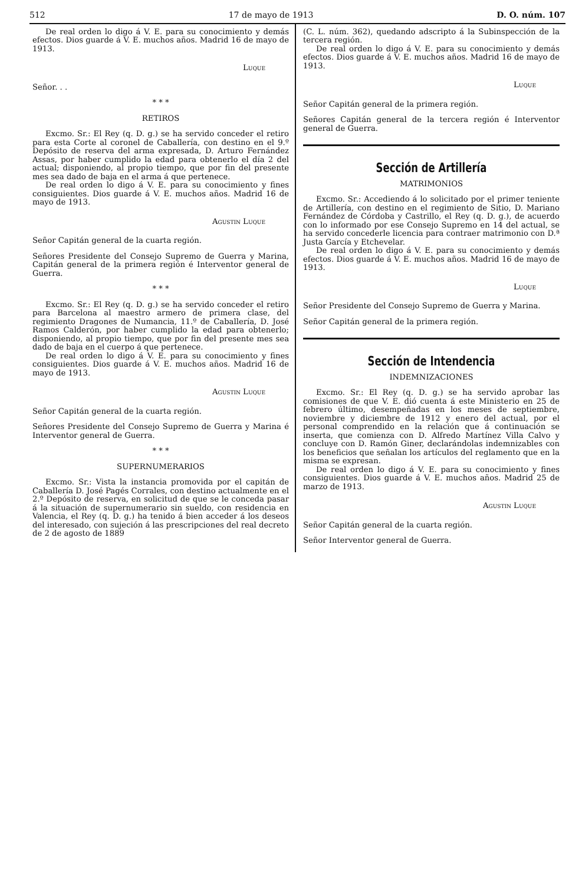512 17 de mayo de 1913 D. O. núm. 107
De real orden lo digo á V. E. para su conocimiento y demás efectos. Dios guarde á V. E. muchos años. Madrid 16 de mayo de 1913.
Luque
Señor. . .
* * *
RETIROS
Excmo. Sr.: El Rey (q. D. g.) se ha servido conceder el retiro para esta Corte al coronel de Caballería, con destino en el 9.º Depósito de reserva del arma expresada, D. Arturo Fernández Assas, por haber cumplido la edad para obtenerlo el día 2 del actual; disponiendo, al propio tiempo, que por fin del presente mes sea dado de baja en el arma á que pertenece.
De real orden lo digo á V. E. para su conocimiento y fines consiguientes. Dios guarde á V. E. muchos años. Madrid 16 de mayo de 1913.
Agustin Luque
Señor Capitán general de la cuarta región.
Señores Presidente del Consejo Supremo de Guerra y Marina, Capitán general de la primera región é Interventor general de Guerra.
* * *
Excmo. Sr.: El Rey (q. D. g.) se ha servido conceder el retiro para Barcelona al maestro armero de primera clase, del regimiento Dragones de Numancia, 11.º de Caballería, D. José Ramos Calderón, por haber cumplido la edad para obtenerlo; disponiendo, al propio tiempo, que por fin del presente mes sea dado de baja en el cuerpo á que pertenece.
De real orden lo digo á V. E. para su conocimiento y fines consiguientes. Dios guarde á V. E. muchos años. Madrid 16 de mayo de 1913.
Agustin Luque
Señor Capitán general de la cuarta región.
Señores Presidente del Consejo Supremo de Guerra y Marina é Interventor general de Guerra.
* * *
SUPERNUMERARIOS
Excmo. Sr.: Vista la instancia promovida por el capitán de Caballería D. José Pagés Corrales, con destino actualmente en el 2.º Depósito de reserva, en solicitud de que se le conceda pasar á la situación de supernumerario sin sueldo, con residencia en Valencia, el Rey (q. D. g.) ha tenido á bien acceder á los deseos del interesado, con sujeción á las prescripciones del real decreto de 2 de agosto de 1889
(C. L. núm. 362), quedando adscripto á la Subinspección de la tercera región.
De real orden lo digo á V. E. para su conocimiento y demás efectos. Dios guarde á V. E. muchos años. Madrid 16 de mayo de 1913.
Luque
Señor Capitán general de la primera región.
Señores Capitán general de la tercera región é Interventor general de Guerra.
Sección de Artillería
MATRIMONIOS
Excmo. Sr.: Accediendo á lo solicitado por el primer teniente de Artillería, con destino en el regimiento de Sitio, D. Mariano Fernández de Córdoba y Castrillo, el Rey (q. D. g.), de acuerdo con lo informado por ese Consejo Supremo en 14 del actual, se ha servido concederle licencia para contraer matrimonio con D.ª Justa García y Etchevelar.
De real orden lo digo á V. E. para su conocimiento y demás efectos. Dios guarde á V. E. muchos años. Madrid 16 de mayo de 1913.
Luque
Señor Presidente del Consejo Supremo de Guerra y Marina.
Señor Capitán general de la primera región.
Sección de Intendencia
INDEMNIZACIONES
Excmo. Sr.: El Rey (q. D. g.) se ha servido aprobar las comisiones de que V. E. dió cuenta á este Ministerio en 25 de febrero último, desempeñadas en los meses de septiembre, noviembre y diciembre de 1912 y enero del actual, por el personal comprendido en la relación que á continuación se inserta, que comienza con D. Alfredo Martínez Villa Calvo y concluye con D. Ramón Giner, declarándolas indemnizables con los beneficios que señalan los artículos del reglamento que en la misma se expresan.
De real orden lo digo á V. E. para su conocimiento y fines consiguientes. Dios guarde á V. E. muchos años. Madrid 25 de marzo de 1913.
Agustin Luque
Señor Capitán general de la cuarta región.
Señor Interventor general de Guerra.